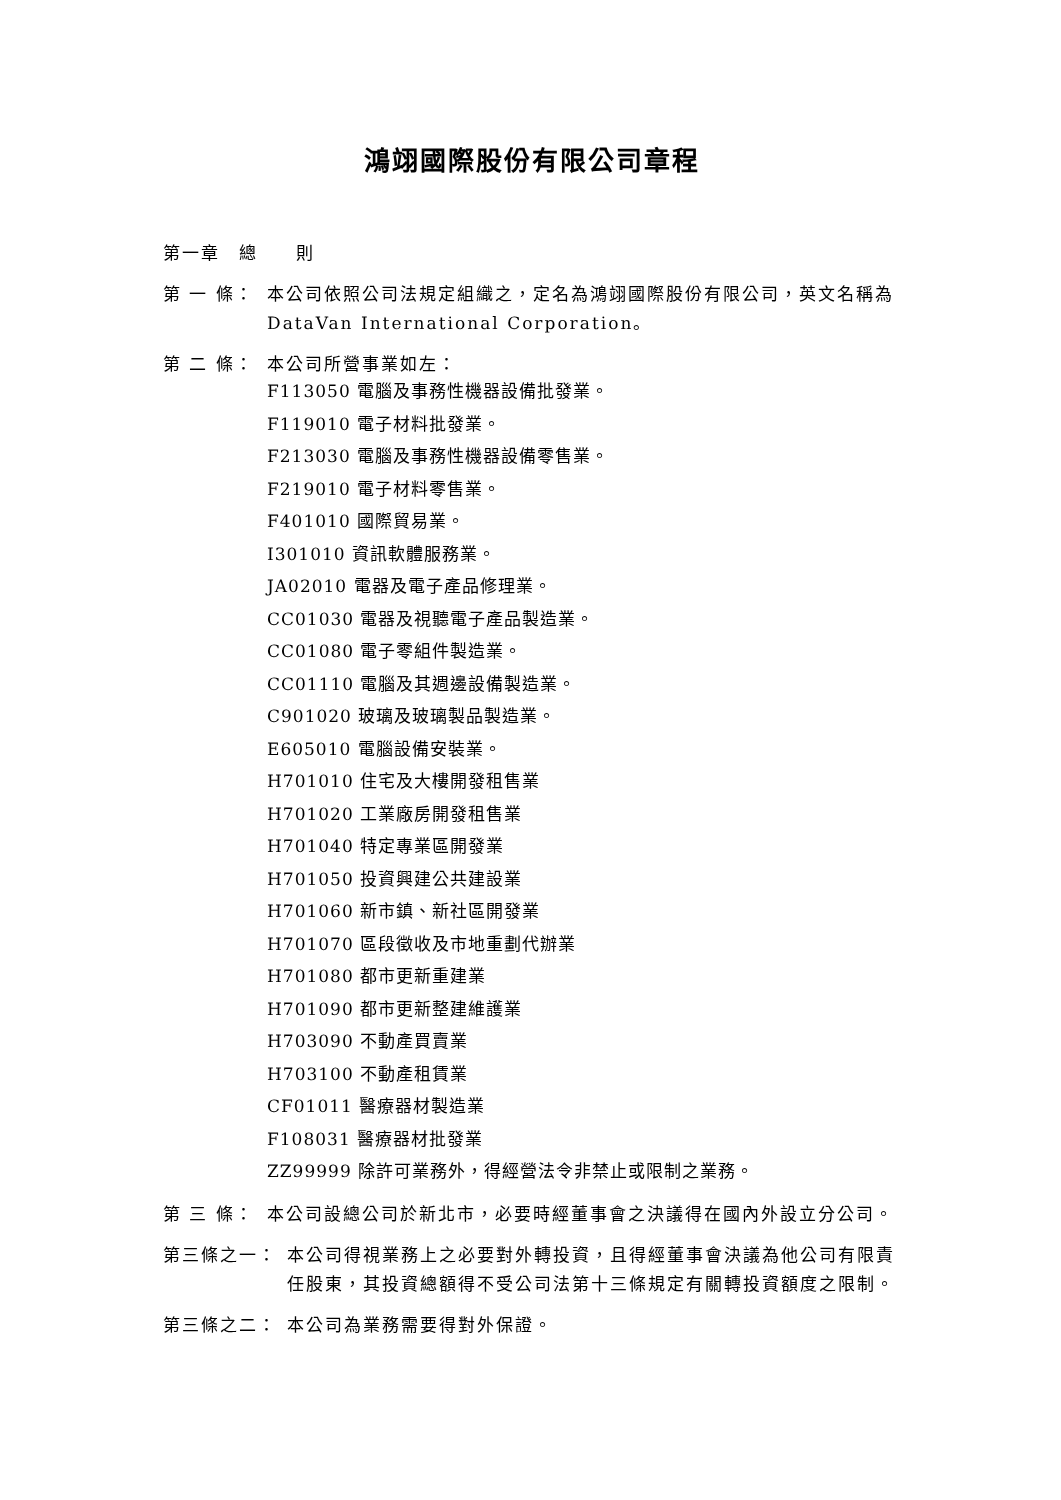鴻翊國際股份有限公司章程
第一章　總　　則
第 一 條： 本公司依照公司法規定組織之，定名為鴻翊國際股份有限公司，英文名稱為 DataVan International Corporation。
第 二 條： 本公司所營事業如左：
F113050 電腦及事務性機器設備批發業。
F119010 電子材料批發業。
F213030 電腦及事務性機器設備零售業。
F219010 電子材料零售業。
F401010 國際貿易業。
I301010 資訊軟體服務業。
JA02010 電器及電子產品修理業。
CC01030 電器及視聽電子產品製造業。
CC01080 電子零組件製造業。
CC01110 電腦及其週邊設備製造業。
C901020 玻璃及玻璃製品製造業。
E605010 電腦設備安裝業。
H701010 住宅及大樓開發租售業
H701020 工業廠房開發租售業
H701040 特定專業區開發業
H701050 投資興建公共建設業
H701060 新市鎮、新社區開發業
H701070 區段徵收及市地重劃代辦業
H701080 都市更新重建業
H701090 都市更新整建維護業
H703090 不動產買賣業
H703100 不動產租賃業
CF01011 醫療器材製造業
F108031 醫療器材批發業
ZZ99999 除許可業務外，得經營法令非禁止或限制之業務。
第 三 條： 本公司設總公司於新北市，必要時經董事會之決議得在國內外設立分公司。
第三條之一： 本公司得視業務上之必要對外轉投資，且得經董事會決議為他公司有限責任股東，其投資總額得不受公司法第十三條規定有關轉投資額度之限制。
第三條之二： 本公司為業務需要得對外保證。